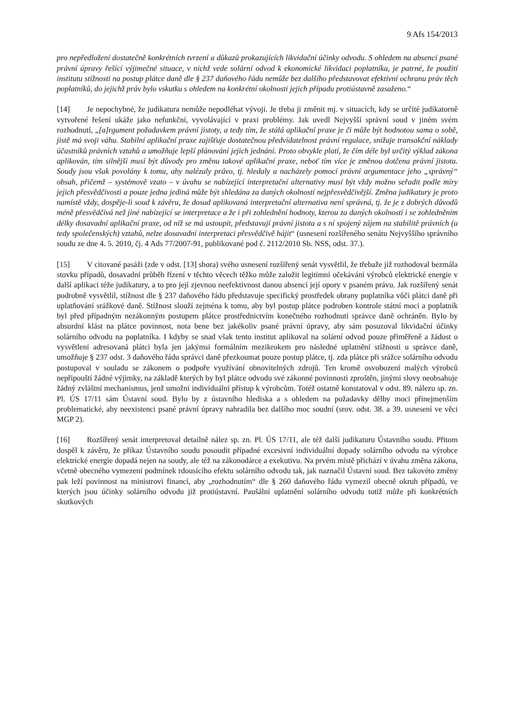9 Afs 154/2013
pro nepředložení dostatečně konkrétních tvrzení a důkazů prokazujících likvidační účinky odvodu. S ohledem na absenci psané právní úpravy řešící výjimečné situace, v nichž vede solární odvod k ekonomické likvidaci poplatníka, je patrné, že použití institutu stížnosti na postup plátce daně dle § 237 daňového řádu nemůže bez dalšího představovat efektivní ochranu práv těch poplatníků, do jejichž práv bylo vskutku s ohledem na konkrétní okolnosti jejich případu protiústavně zasaženo.“
[14] Je nepochybné, že judikatura nemůže nepodléhat vývoji. Je třeba ji změnit mj. v situacích, kdy se určité judikatorně vytvořené řešení ukáže jako nefunkční, vyvolávající v praxi problémy. Jak uvedl Nejvyšší správní soud v jiném svém rozhodnutí, „[a]rgument požadavkem právní jistoty, a tedy tím, že stálá aplikační praxe je či může být hodnotou sama o sobě, jistě má svoji váhu. Stabilní aplikační praxe zajišťuje dostatečnou předvídatelnost právní regulace, snižuje transakční náklady účastníků právních vztahů a umožňuje lepší plánování jejich jednání. Proto obvykle platí, že čím déle byl určitý výklad zákona aplikován, tím silnější musí být důvody pro změnu takové aplikační praxe, neboť tím více je změnou dotčena právní jistota. Soudy jsou však povolány k tomu, aby nalézaly právo, tj. hledaly a nacházely pomocí právní argumentace jeho „správný“ obsah, přičemž – systémově vzato – v úvahu se nabízející interpretační alternativy musí být vždy možno seřadit podle míry jejich přesvědčivosti a pouze jedna jediná může být shledána za daných okolností nejpřesvědčivější. Změna judikatury je proto namístě vždy, dospěje-li soud k závěru, že dosud aplikovaná interpretační alternativa není správná, tj. že je z dobrých důvodů méně přesvědčivá než jiné nabízející se interpretace a že i při zohlednění hodnoty, kterou za daných okolností i se zohledněním délky dosavadní aplikační praxe, od níž se má ustoupit, představují právní jistota a s ní spojený zájem na stabilitě právních (a tedy společenských) vztahů, nelze dosavadní interpretaci přesvědčivě hájit“ (usnesení rozšířeného senátu Nejvyššího správního soudu ze dne 4. 5. 2010, čj. 4 Ads 77/2007-91, publikované pod č. 2112/2010 Sb. NSS, odst. 37.).
[15] V citované pasáži (zde v odst. [13] shora) svého usnesení rozšířený senát vysvětlil, že třebaže již rozhodoval bezmála stovku případů, dosavadní průběh řízení v těchto věcech těžko může založit legitimní očekávání výrobců elektrické energie v další aplikaci téže judikatury, a to pro její zjevnou neefektivnost danou absencí její opory v psaném právu. Jak rozšířený senát podrobně vysvětlil, stížnost dle § 237 daňového řádu představuje specifický prostředek obrany poplatníka vůči plátci daně při uplatňování srážkové daně. Stížnost slouží zejména k tomu, aby byl postup plátce podroben kontrole státní moci a poplatník byl před případným nezákonným postupem plátce prostřednictvím konečného rozhodnutí správce daně ochráněn. Bylo by absurdní klást na plátce povinnost, nota bene bez jakékoliv psané právní úpravy, aby sám posuzoval likvidační účinky solárního odvodu na poplatníka. I kdyby se snad však tento institut aplikoval na solární odvod pouze přiměřeně a žádost o vysvětlení adresovaná plátci byla jen jakýmsi formálním mezikrokem pro následné uplatnění stížnosti u správce daně, umožňuje § 237 odst. 3 daňového řádu správci daně přezkoumat pouze postup plátce, tj. zda plátce při srážce solárního odvodu postupoval v souladu se zákonem o podpoře využívání obnovitelných zdrojů. Ten kromě osvobození malých výrobců nepřipouští žádné výjimky, na základě kterých by byl plátce odvodu své zákonné povinnosti zproštěn, jinými slovy neobsahuje žádný zvláštní mechanismus, jenž umožní individuální přístup k výrobcům. Totéž ostatně konstatoval v odst. 89. nálezu sp. zn. Pl. ÚS 17/11 sám Ústavní soud. Bylo by z ústavního hlediska a s ohledem na požadavky dělby moci přinejmenším problematické, aby neexistenci psané právní úpravy nahradila bez dalšího moc soudní (srov. odst. 38. a 39. usnesení ve věci MGP 2).
[16] Rozšířený senát interpretoval detailně nález sp. zn. Pl. ÚS 17/11, ale též další judikaturu Ústavního soudu. Přitom dospěl k závěru, že příkaz Ústavního soudu posoudit případné excesivní individuální dopady solárního odvodu na výrobce elektrické energie dopadá nejen na soudy, ale též na zákonodárce a exekutivu. Na prvém místě přichází v úvahu změna zákona, včetně obecného vymezení podmínek rdousícího efektu solárního odvodu tak, jak naznačil Ústavní soud. Bez takovéto změny pak leží povinnost na ministrovi financí, aby „rozhodnutím“ dle § 260 daňového řádu vymezil obecně okruh případů, ve kterých jsou účinky solárního odvodu již protiústavní. Paušální uplatnění solárního odvodu totiž může při konkrétních skutkových